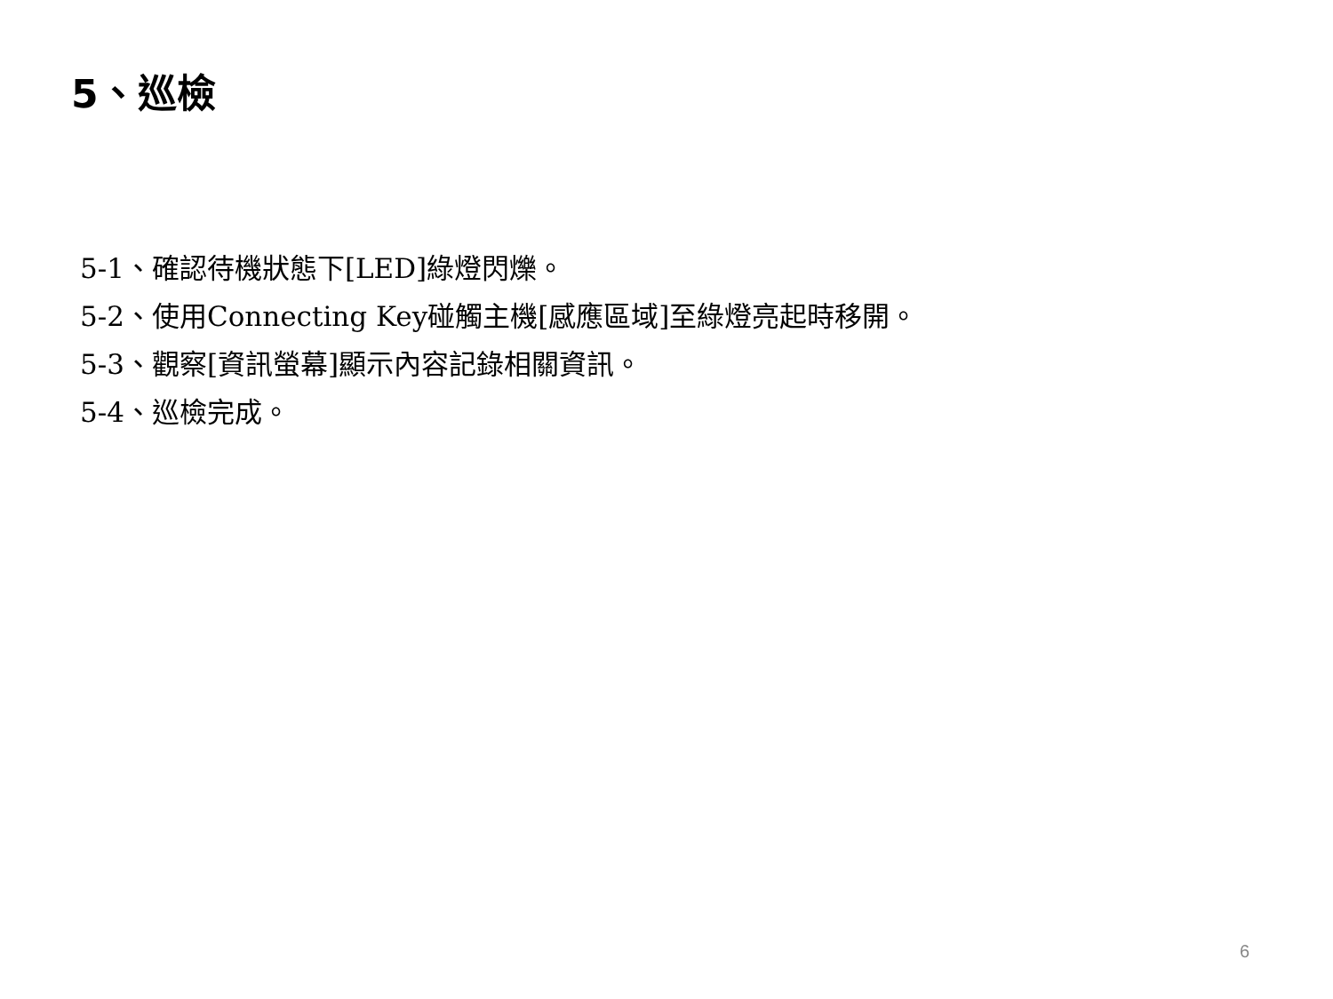5、巡檢
5-1、確認待機狀態下[LED]綠燈閃爍。
5-2、使用Connecting Key碰觸主機[感應區域]至綠燈亮起時移開。
5-3、觀察[資訊螢幕]顯示內容記錄相關資訊。
5-4、巡檢完成。
6